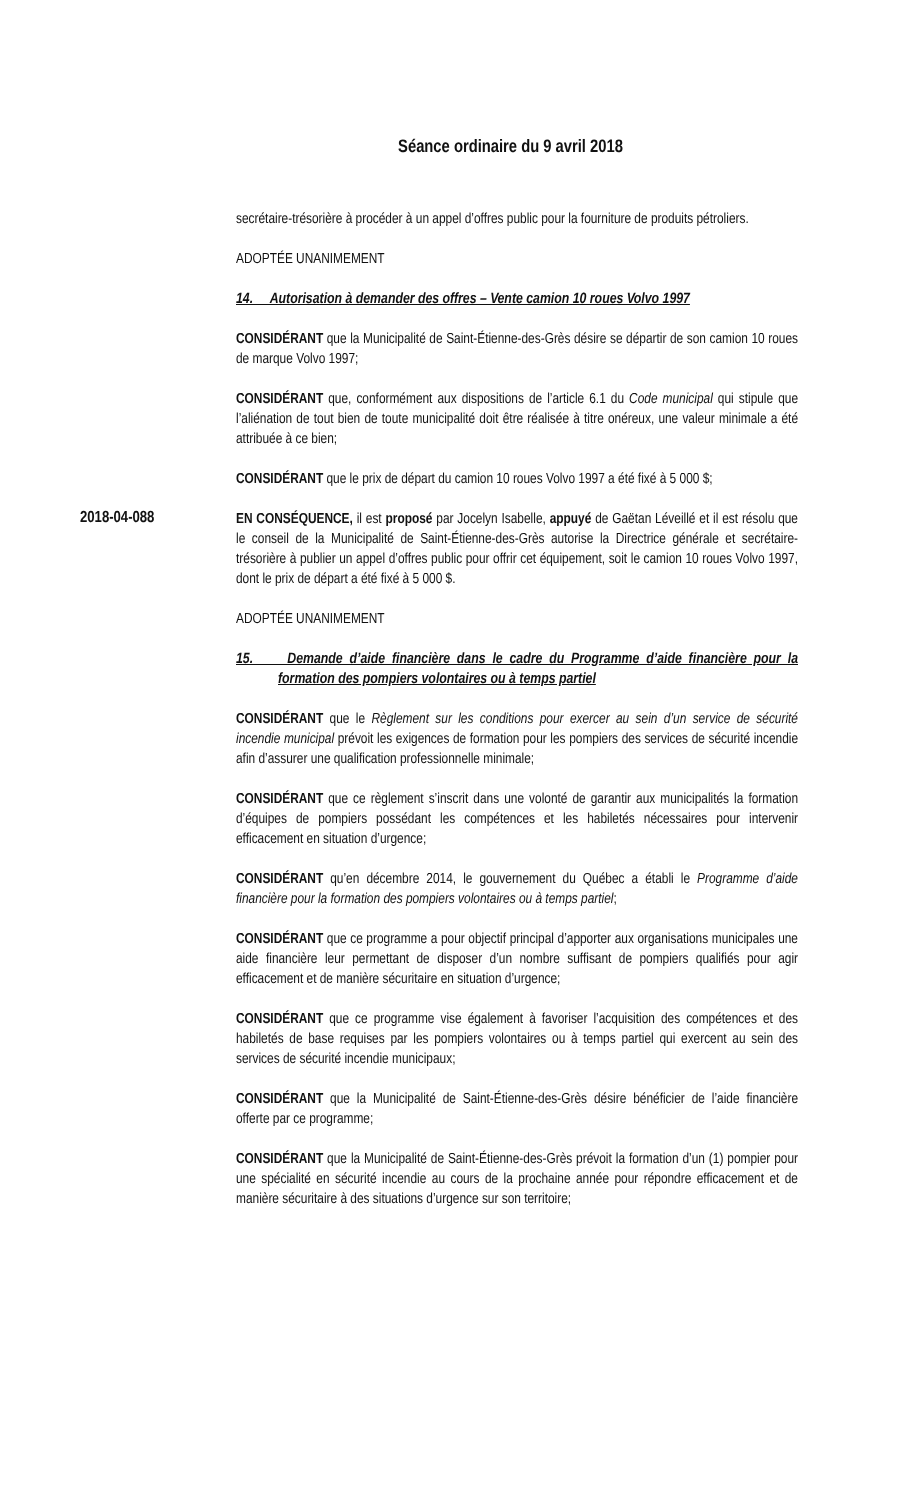Séance ordinaire du 9 avril 2018
secrétaire-trésorière à procéder à un appel d’offres public pour la fourniture de produits pétroliers.
ADOPTÉE UNANIMEMENT
14. Autorisation à demander des offres – Vente camion 10 roues Volvo 1997
CONSIDÉRANT que la Municipalité de Saint-Étienne-des-Grès désire se départir de son camion 10 roues de marque Volvo 1997;
CONSIDÉRANT que, conformément aux dispositions de l’article 6.1 du Code municipal qui stipule que l’aliénation de tout bien de toute municipalité doit être réalisée à titre onéreux, une valeur minimale a été attribuée à ce bien;
CONSIDÉRANT que le prix de départ du camion 10 roues Volvo 1997 a été fixé à 5 000 $;
2018-04-088
EN CONSÉQUENCE, il est proposé par Jocelyn Isabelle, appuyé de Gaëtan Léveillé et il est résolu que le conseil de la Municipalité de Saint-Étienne-des-Grès autorise la Directrice générale et secrétaire-trésorière à publier un appel d’offres public pour offrir cet équipement, soit le camion 10 roues Volvo 1997, dont le prix de départ a été fixé à 5 000 $.
ADOPTÉE UNANIMEMENT
15. Demande d’aide financière dans le cadre du Programme d’aide financière pour la formation des pompiers volontaires ou à temps partiel
CONSIDÉRANT que le Règlement sur les conditions pour exercer au sein d’un service de sécurité incendie municipal prévoit les exigences de formation pour les pompiers des services de sécurité incendie afin d’assurer une qualification professionnelle minimale;
CONSIDÉRANT que ce règlement s’inscrit dans une volonté de garantir aux municipalités la formation d’équipes de pompiers possédant les compétences et les habiletés nécessaires pour intervenir efficacement en situation d’urgence;
CONSIDÉRANT qu’en décembre 2014, le gouvernement du Québec a établi le Programme d’aide financière pour la formation des pompiers volontaires ou à temps partiel;
CONSIDÉRANT que ce programme a pour objectif principal d’apporter aux organisations municipales une aide financière leur permettant de disposer d’un nombre suffisant de pompiers qualifiés pour agir efficacement et de manière sécuritaire en situation d’urgence;
CONSIDÉRANT que ce programme vise également à favoriser l’acquisition des compétences et des habiletés de base requises par les pompiers volontaires ou à temps partiel qui exercent au sein des services de sécurité incendie municipaux;
CONSIDÉRANT que la Municipalité de Saint-Étienne-des-Grès désire bénéficier de l’aide financière offerte par ce programme;
CONSIDÉRANT que la Municipalité de Saint-Étienne-des-Grès prévoit la formation d’un (1) pompier pour une spécialité en sécurité incendie au cours de la prochaine année pour répondre efficacement et de manière sécuritaire à des situations d’urgence sur son territoire;